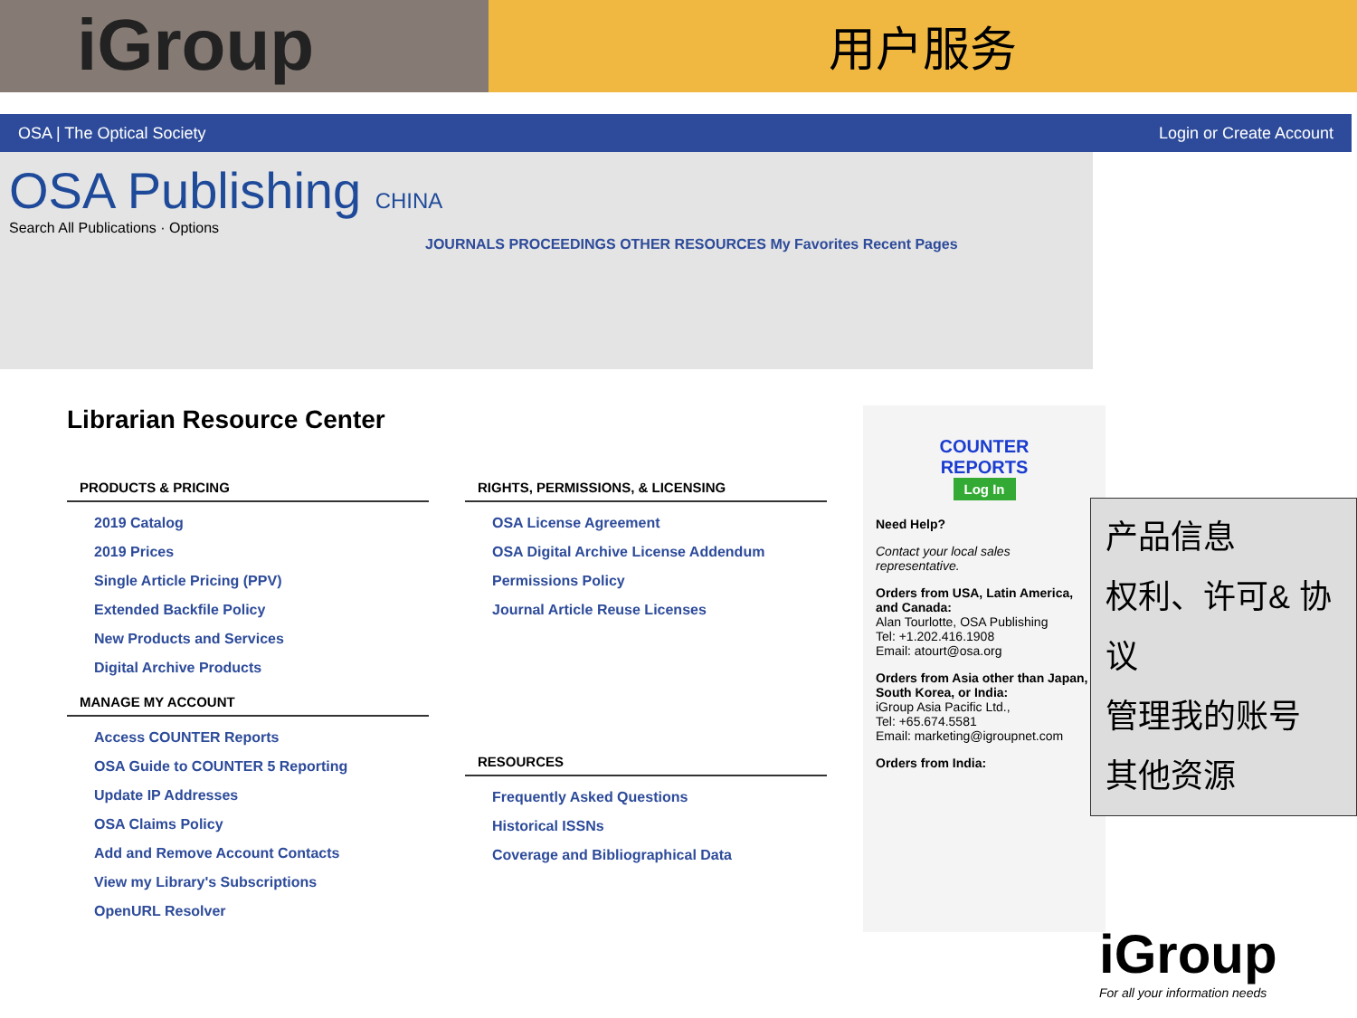iGroup
用户服务
OSA | The Optical Society Login or Create Account
OSA Publishing CHINA
Search All Publications · Options
JOURNALS PROCEEDINGS OTHER RESOURCES My Favorites Recent Pages
Librarian Resource Center
PRODUCTS & PRICING
2019 Catalog
2019 Prices
Single Article Pricing (PPV)
Extended Backfile Policy
New Products and Services
Digital Archive Products
MANAGE MY ACCOUNT
Access COUNTER Reports
OSA Guide to COUNTER 5 Reporting
Update IP Addresses
OSA Claims Policy
Add and Remove Account Contacts
View my Library's Subscriptions
OpenURL Resolver
RIGHTS, PERMISSIONS, & LICENSING
OSA License Agreement
OSA Digital Archive License Addendum
Permissions Policy
Journal Article Reuse Licenses
RESOURCES
Frequently Asked Questions
Historical ISSNs
Coverage and Bibliographical Data
COUNTER
REPORTS
Log In
Need Help?
Contact your local sales representative.
Orders from USA, Latin America, and Canada:
Alan Tourlotte, OSA Publishing
Tel: +1.202.416.1908
Email: atourt@osa.org
Orders from Asia other than Japan, South Korea, or India:
iGroup Asia Pacific Ltd.,
Tel: +65.674.5581
Email: marketing@igroupnet.com
Orders from India:
产品信息
权利、许可& 协议
管理我的账号
其他资源
iGroup
For all your information needs